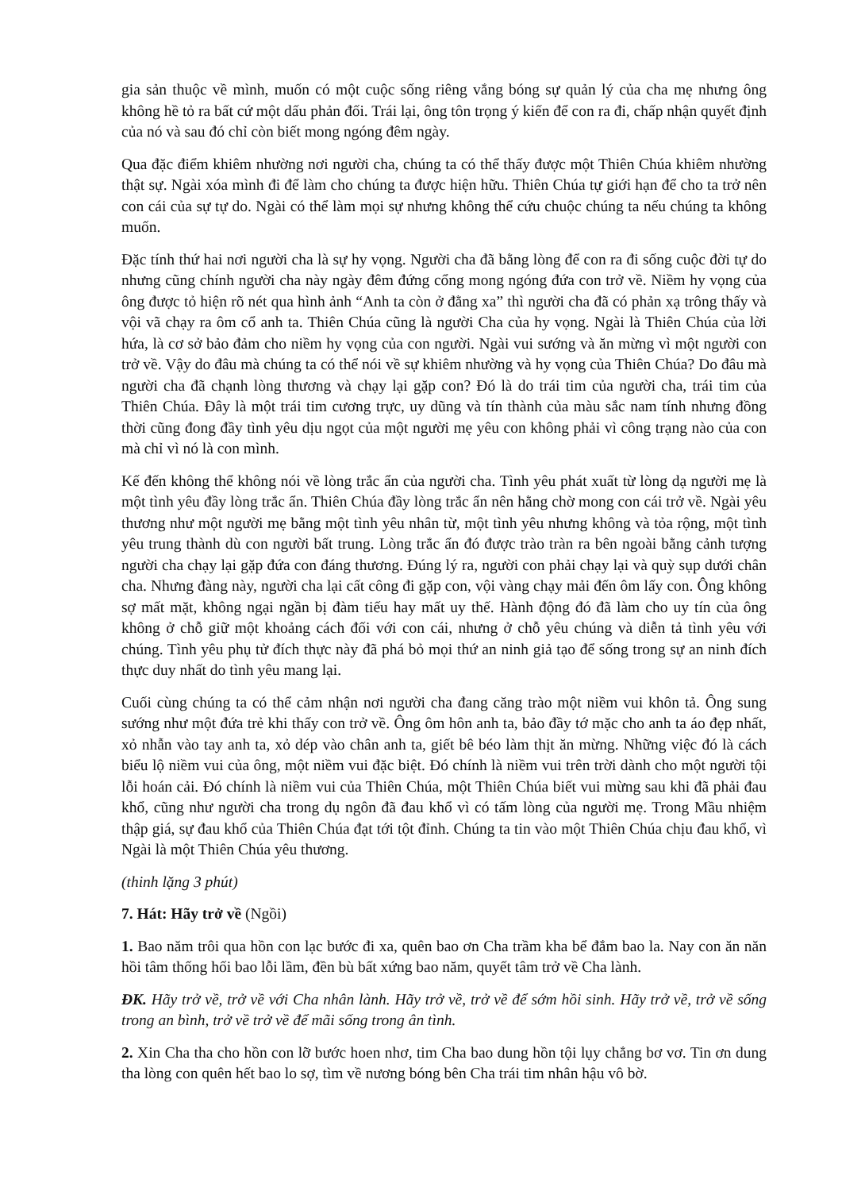gia sản thuộc về mình, muốn có một cuộc sống riêng vắng bóng sự quản lý của cha mẹ nhưng ông không hề tỏ ra bất cứ một dấu phản đối. Trái lại, ông tôn trọng ý kiến để con ra đi, chấp nhận quyết định của nó và sau đó chỉ còn biết mong ngóng đêm ngày.
Qua đặc điểm khiêm nhường nơi người cha, chúng ta có thể thấy được một Thiên Chúa khiêm nhường thật sự. Ngài xóa mình đi để làm cho chúng ta được hiện hữu. Thiên Chúa tự giới hạn để cho ta trở nên con cái của sự tự do. Ngài có thể làm mọi sự nhưng không thể cứu chuộc chúng ta nếu chúng ta không muốn.
Đặc tính thứ hai nơi người cha là sự hy vọng. Người cha đã bằng lòng để con ra đi sống cuộc đời tự do nhưng cũng chính người cha này ngày đêm đứng cổng mong ngóng đứa con trở về. Niềm hy vọng của ông được tỏ hiện rõ nét qua hình ảnh “Anh ta còn ở đằng xa” thì người cha đã có phản xạ trông thấy và vội vã chạy ra ôm cổ anh ta. Thiên Chúa cũng là người Cha của hy vọng. Ngài là Thiên Chúa của lời hứa, là cơ sở bảo đảm cho niềm hy vọng của con người. Ngài vui sướng và ăn mừng vì một người con trở về. Vậy do đâu mà chúng ta có thể nói về sự khiêm nhường và hy vọng của Thiên Chúa? Do đâu mà người cha đã chạnh lòng thương và chạy lại gặp con? Đó là do trái tim của người cha, trái tim của Thiên Chúa. Đây là một trái tim cương trực, uy dũng và tín thành của màu sắc nam tính nhưng đồng thời cũng đong đầy tình yêu dịu ngọt của một người mẹ yêu con không phải vì công trạng nào của con mà chỉ vì nó là con mình.
Kế đến không thể không nói về lòng trắc ẩn của người cha. Tình yêu phát xuất từ lòng dạ người mẹ là một tình yêu đầy lòng trắc ẩn. Thiên Chúa đầy lòng trắc ẩn nên hằng chờ mong con cái trở về. Ngài yêu thương như một người mẹ bằng một tình yêu nhân từ, một tình yêu nhưng không và tỏa rộng, một tình yêu trung thành dù con người bất trung. Lòng trắc ẩn đó được trào tràn ra bên ngoài bằng cảnh tượng người cha chạy lại gặp đứa con đáng thương. Đúng lý ra, người con phải chạy lại và quỳ sụp dưới chân cha. Nhưng đàng này, người cha lại cất công đi gặp con, vội vàng chạy mải đến ôm lấy con. Ông không sợ mất mặt, không ngại ngần bị đàm tiếu hay mất uy thế. Hành động đó đã làm cho uy tín của ông không ở chỗ giữ một khoảng cách đối với con cái, nhưng ở chỗ yêu chúng và diễn tả tình yêu với chúng. Tình yêu phụ tử đích thực này đã phá bỏ mọi thứ an ninh giả tạo để sống trong sự an ninh đích thực duy nhất do tình yêu mang lại.
Cuối cùng chúng ta có thể cảm nhận nơi người cha đang căng trào một niềm vui khôn tả. Ông sung sướng như một đứa trẻ khi thấy con trở về. Ông ôm hôn anh ta, bảo đầy tớ mặc cho anh ta áo đẹp nhất, xỏ nhẫn vào tay anh ta, xỏ dép vào chân anh ta, giết bê béo làm thịt ăn mừng. Những việc đó là cách biểu lộ niềm vui của ông, một niềm vui đặc biệt. Đó chính là niềm vui trên trời dành cho một người tội lỗi hoán cải. Đó chính là niềm vui của Thiên Chúa, một Thiên Chúa biết vui mừng sau khi đã phải đau khổ, cũng như người cha trong dụ ngôn đã đau khổ vì có tấm lòng của người mẹ. Trong Mầu nhiệm thập giá, sự đau khổ của Thiên Chúa đạt tới tột đỉnh. Chúng ta tin vào một Thiên Chúa chịu đau khổ, vì Ngài là một Thiên Chúa yêu thương.
(thinh lặng 3 phút)
7. Hát: Hãy trở về (Ngồi)
1. Bao năm trôi qua hồn con lạc bước đi xa, quên bao ơn Cha trầm kha bể đắm bao la. Nay con ăn năn hồi tâm thống hối bao lỗi lầm, đền bù bất xứng bao năm, quyết tâm trở về Cha lành.
ĐK. Hãy trở về, trở về với Cha nhân lành. Hãy trở về, trở về để sớm hồi sinh. Hãy trở về, trở về sống trong an bình, trở về trở về để mãi sống trong ân tình.
2. Xin Cha tha cho hồn con lỡ bước hoen nhơ, tim Cha bao dung hồn tội lụy chẳng bơ vơ. Tin ơn dung tha lòng con quên hết bao lo sợ, tìm về nương bóng bên Cha trái tim nhân hậu vô bờ.